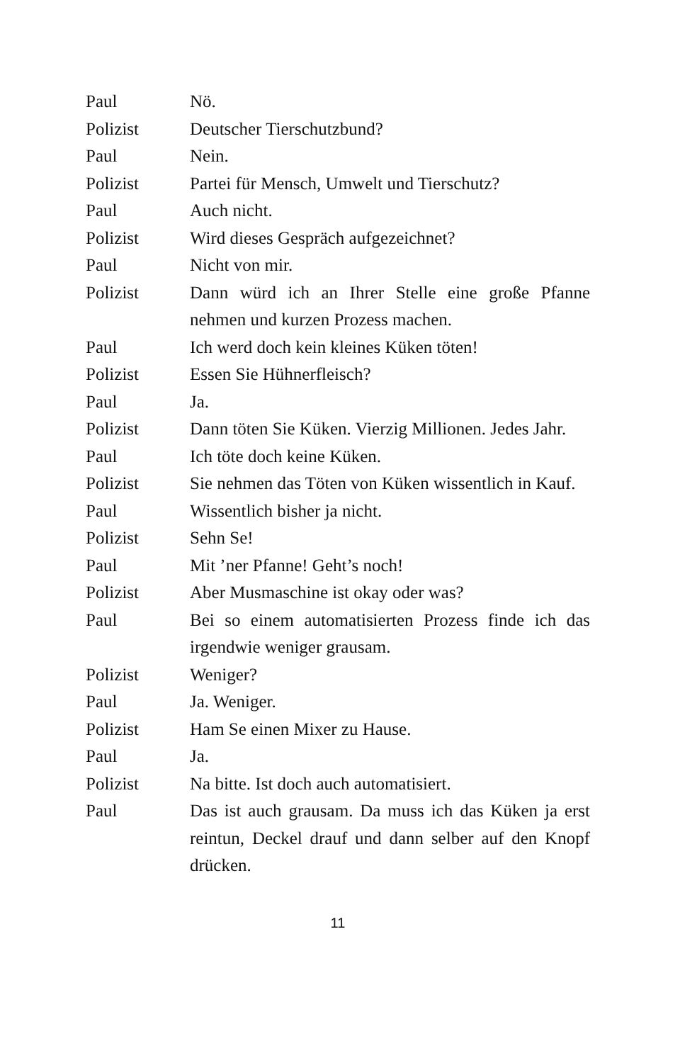Paul Nö.
Polizist Deutscher Tierschutzbund?
Paul Nein.
Polizist Partei für Mensch, Umwelt und Tierschutz?
Paul Auch nicht.
Polizist Wird dieses Gespräch aufgezeichnet?
Paul Nicht von mir.
Polizist Dann würd ich an Ihrer Stelle eine große Pfanne nehmen und kurzen Prozess machen.
Paul Ich werd doch kein kleines Küken töten!
Polizist Essen Sie Hühnerfleisch?
Paul Ja.
Polizist Dann töten Sie Küken. Vierzig Millionen. Jedes Jahr.
Paul Ich töte doch keine Küken.
Polizist Sie nehmen das Töten von Küken wissentlich in Kauf.
Paul Wissentlich bisher ja nicht.
Polizist Sehn Se!
Paul Mit ’ner Pfanne! Geht’s noch!
Polizist Aber Musmaschine ist okay oder was?
Paul Bei so einem automatisierten Prozess finde ich das irgendwie weniger grausam.
Polizist Weniger?
Paul Ja. Weniger.
Polizist Ham Se einen Mixer zu Hause.
Paul Ja.
Polizist Na bitte. Ist doch auch automatisiert.
Paul Das ist auch grausam. Da muss ich das Küken ja erst reintun, Deckel drauf und dann selber auf den Knopf drücken.
11